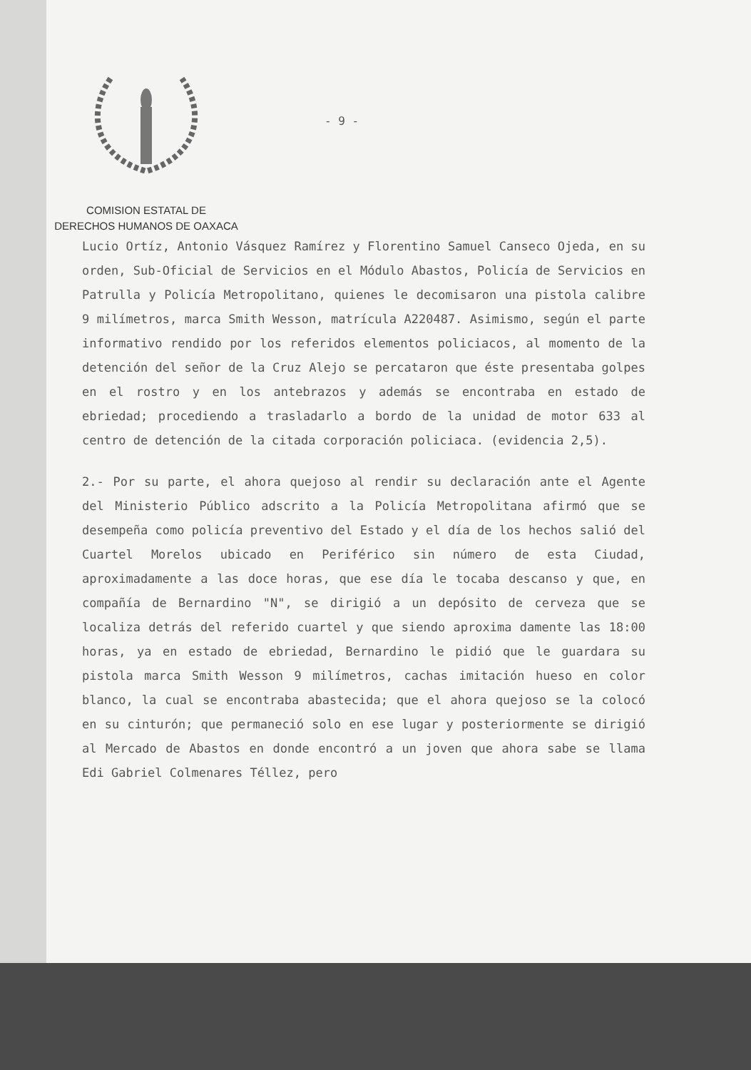COMISION ESTATAL DE
DERECHOS HUMANOS DE OAXACA
- 9 -
Lucio Ortíz, Antonio Vásquez Ramírez y Florentino Samuel Canseco Ojeda, en su orden, Sub-Oficial de Servicios en el Módulo Abastos, Policía de Servicios en Patrulla y Policía Metropolitano, quienes le decomisaron una pistola calibre 9 milímetros, marca Smith Wesson, matrícula A220487. Asimismo, según el parte informativo rendido por los referidos elementos policiacos, al momento de la detención del señor de la Cruz Alejo se percataron que éste presentaba golpes en el rostro y en los antebrazos y además se encontraba en estado de ebriedad; procediendo a trasladarlo a bordo de la unidad de motor 633 al centro de detención de la citada corporación policiaca. (evidencia 2,5).
2.- Por su parte, el ahora quejoso al rendir su declaración ante el Agente del Ministerio Público adscrito a la Policía Metropolitana afirmó que se desempeña como policía preventivo del Estado y el día de los hechos salió del Cuartel Morelos ubicado en Periférico sin número de esta Ciudad, aproximadamente a las doce horas, que ese día le tocaba descanso y que, en compañía de Bernardino "N", se dirigió a un depósito de cerveza que se localiza detrás del referido cuartel y que siendo aproxima damente las 18:00 horas, ya en estado de ebriedad, Bernardino le pidió que le guardara su pistola marca Smith Wesson 9 milímetros, cachas imitación hueso en color blanco, la cual se encontraba abastecida; que el ahora quejoso se la colocó en su cinturón; que permaneció solo en ese lugar y posteriormente se dirigió al Mercado de Abastos en donde encontró a un joven que ahora sabe se llama Edi Gabriel Colmenares Téllez, pero